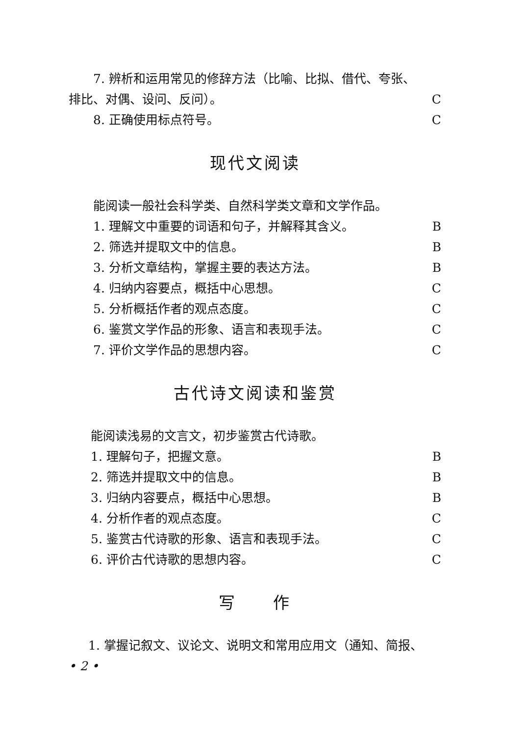7. 辨析和运用常见的修辞方法（比喻、比拟、借代、夸张、
排比、对偶、设问、反问）。 C
8. 正确使用标点符号。 C
现代文阅读
能阅读一般社会科学类、自然科学类文章和文学作品。
1. 理解文中重要的词语和句子，并解释其含义。 B
2. 筛选并提取文中的信息。 B
3. 分析文章结构，掌握主要的表达方法。 B
4. 归纳内容要点，概括中心思想。 C
5. 分析概括作者的观点态度。 C
6. 鉴赏文学作品的形象、语言和表现手法。 C
7. 评价文学作品的思想内容。 C
古代诗文阅读和鉴赏
能阅读浅易的文言文，初步鉴赏古代诗歌。
1. 理解句子，把握文意。 B
2. 筛选并提取文中的信息。 B
3. 归纳内容要点，概括中心思想。 B
4. 分析作者的观点态度。 C
5. 鉴赏古代诗歌的形象、语言和表现手法。 C
6. 评价古代诗歌的思想内容。 C
写 作
1. 掌握记叙文、议论文、说明文和常用应用文（通知、简报、
• 2 •